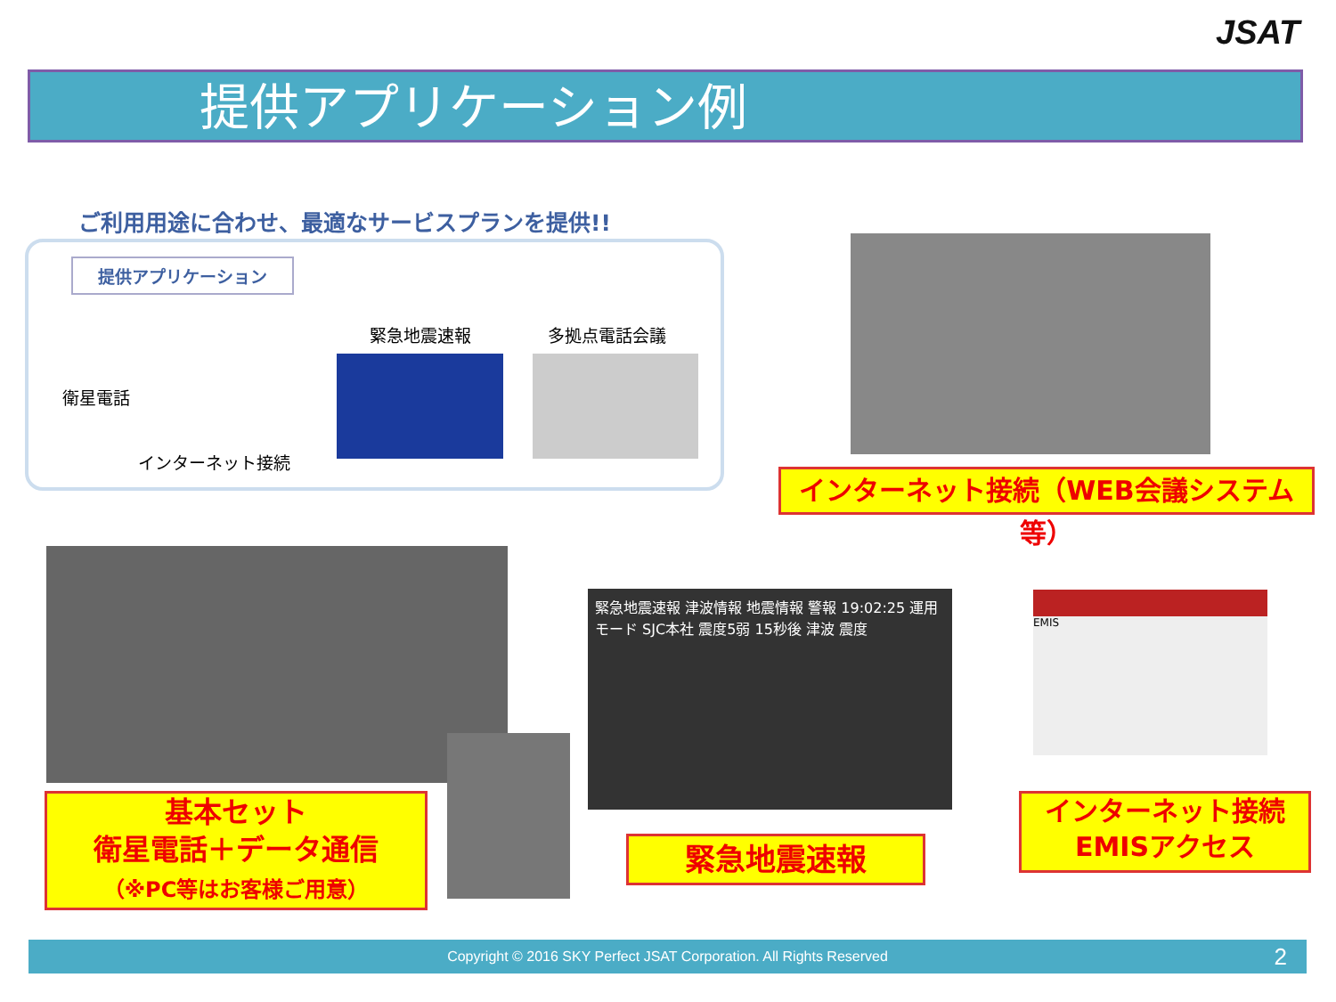JSAT
提供アプリケーション例
ご利用用途に合わせ、最適なサービスプランを提供!!
提供アプリケーション
衛星電話
インターネット接続
緊急地震速報 多拠点電話会議
インターネット接続（WEB会議システム等）
基本セット
衛星電話＋データ通信
（※PC等はお客様ご用意）
緊急地震速報 津波情報 地震情報 警報 19:02:25 運用モード SJC本社 震度5弱 15秒後 津波 震度
緊急地震速報
EMIS
インターネット接続
EMISアクセス
Copyright © 2016 SKY Perfect JSAT Corporation. All Rights Reserved 2